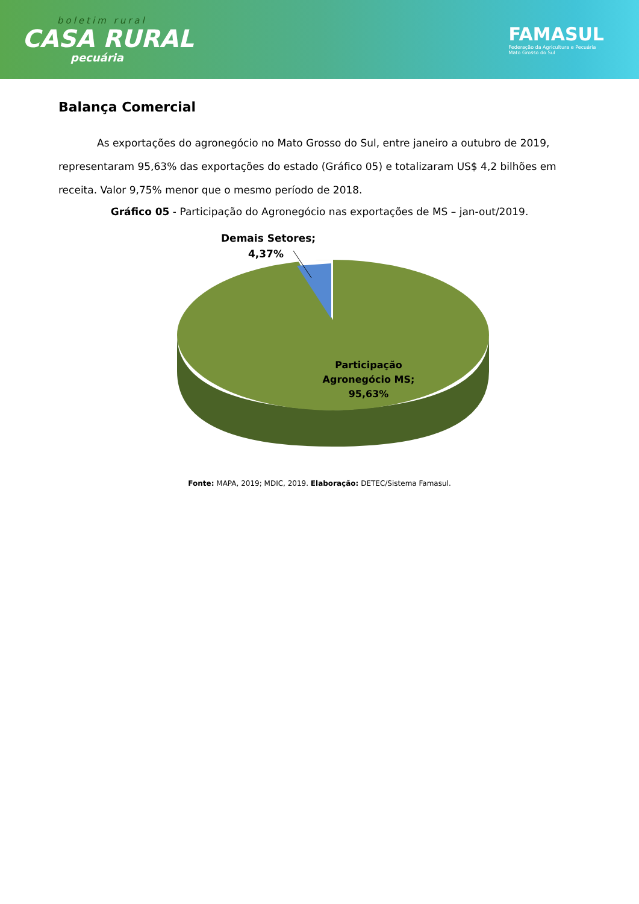boletim rural
CASA RURAL
pecuária
FAMASUL
Federação da Agricultura e Pecuária
Mato Grosso do Sul
Balança Comercial
As exportações do agronegócio no Mato Grosso do Sul, entre janeiro a outubro de 2019, representaram 95,63% das exportações do estado (Gráfico 05) e totalizaram US$ 4,2 bilhões em receita. Valor 9,75% menor que o mesmo período de 2018.
Gráfico 05 - Participação do Agronegócio nas exportações de MS – jan-out/2019.
Demais Setores;
4,37%
Participação
Agronegócio MS;
95,63%
Fonte: MAPA, 2019; MDIC, 2019. Elaboração: DETEC/Sistema Famasul.